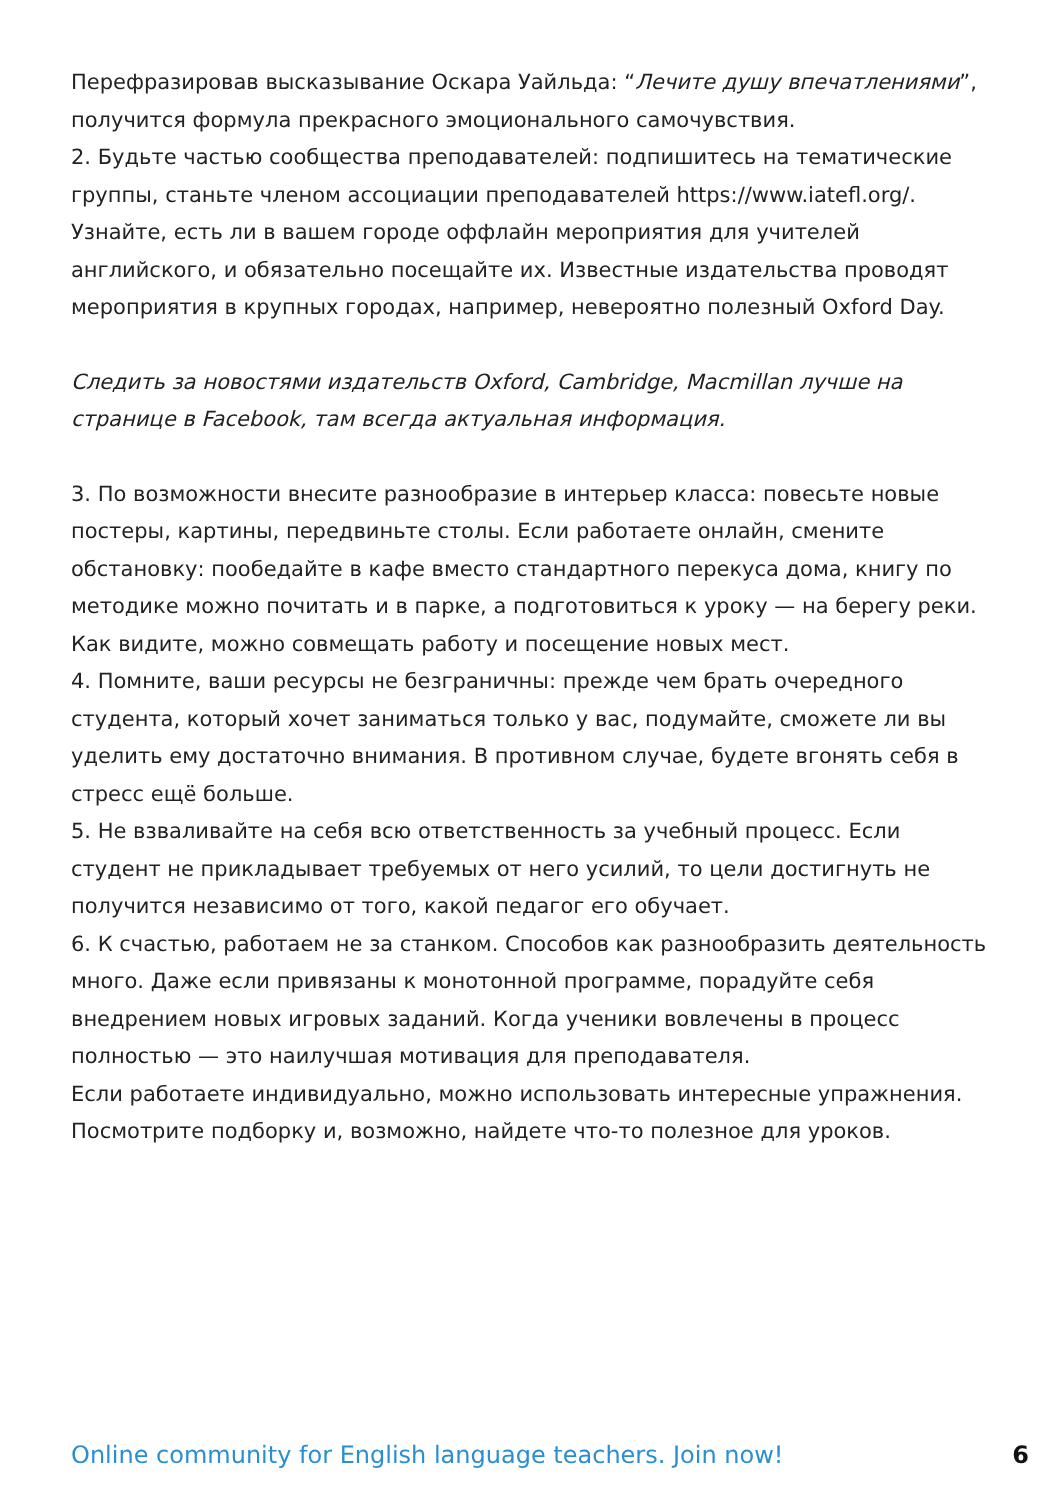Перефразировав высказывание Оскара Уайльда: “Лечите душу впечатлениями”, получится формула прекрасного эмоционального самочувствия.
2. Будьте частью сообщества преподавателей: подпишитесь на тематические группы, станьте членом ассоциации преподавателей https://www.iatefl.org/.
Узнайте, есть ли в вашем городе оффлайн мероприятия для учителей английского, и обязательно посещайте их. Известные издательства проводят мероприятия в крупных городах, например, невероятно полезный Oxford Day.
Следить за новостями издательств Oxford, Cambridge, Macmillan лучше на странице в Facebook, там всегда актуальная информация.
3. По возможности внесите разнообразие в интерьер класса: повесьте новые постеры, картины, передвиньте столы. Если работаете онлайн, смените обстановку: пообедайте в кафе вместо стандартного перекуса дома, книгу по методике можно почитать и в парке, а подготовиться к уроку — на берегу реки.
Как видите, можно совмещать работу и посещение новых мест.
4. Помните, ваши ресурсы не безграничны: прежде чем брать очередного студента, который хочет заниматься только у вас, подумайте, сможете ли вы уделить ему достаточно внимания. В противном случае, будете вгонять себя в стресс ещё больше.
5. Не взваливайте на себя всю ответственность за учебный процесс. Если студент не прикладывает требуемых от него усилий, то цели достигнуть не получится независимо от того, какой педагог его обучает.
6. К счастью, работаем не за станком. Способов как разнообразить деятельность много. Даже если привязаны к монотонной программе, порадуйте себя внедрением новых игровых заданий. Когда ученики вовлечены в процесс полностью — это наилучшая мотивация для преподавателя.
Если работаете индивидуально, можно использовать интересные упражнения. Посмотрите подборку и, возможно, найдете что-то полезное для уроков.
Online community for English language teachers. Join now! 6